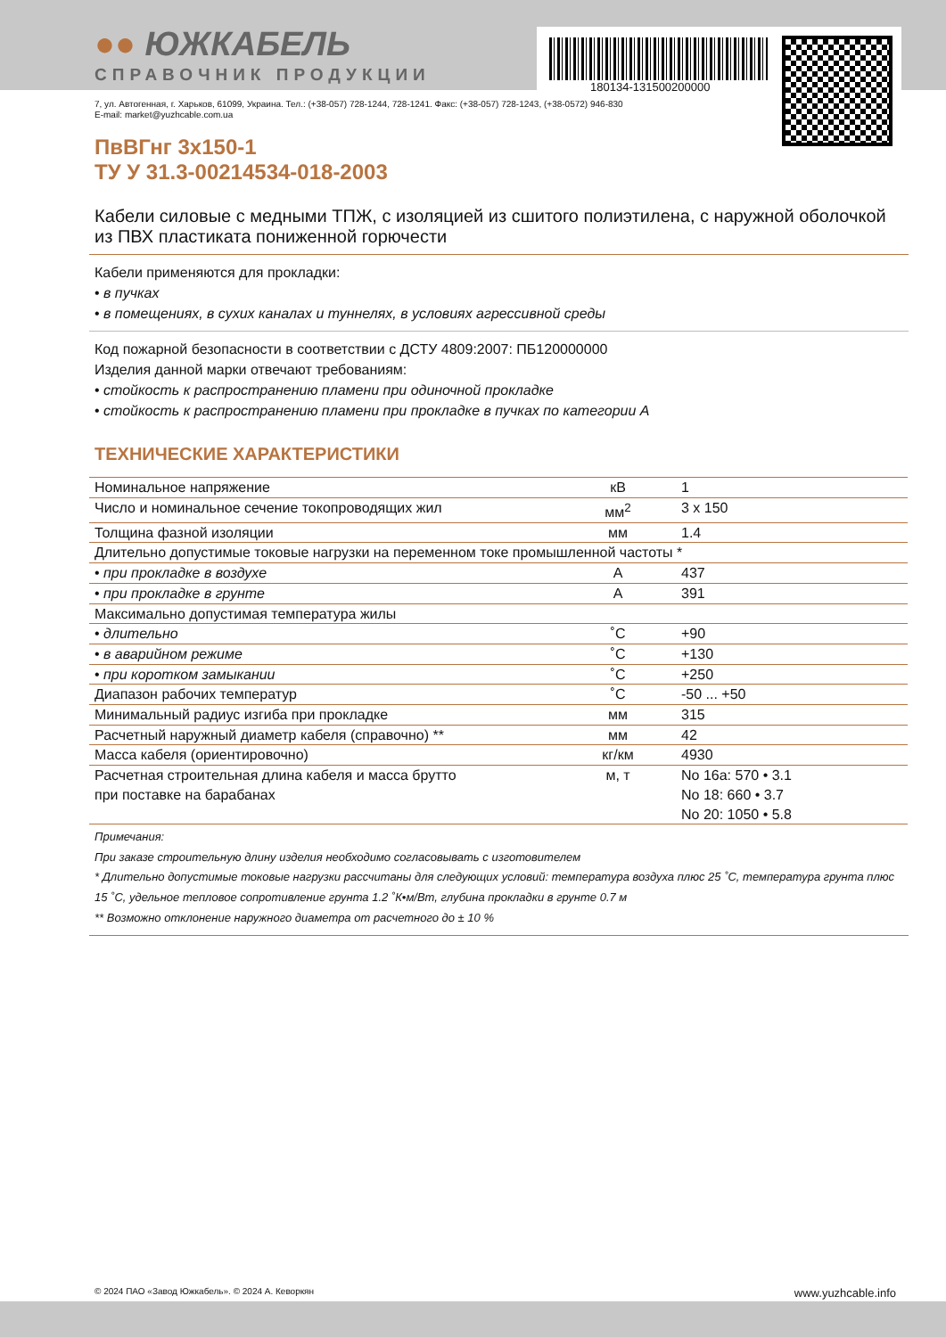180134-131500200000
●● ЮЖКАБЕЛЬ
СПРАВОЧНИК ПРОДУКЦИИ
7, ул. Автогенная, г. Харьков, 61099, Украина. Тел.: (+38-057) 728-1244, 728-1241. Факс: (+38-057) 728-1243, (+38-0572) 946-830
E-mail: market@yuzhcable.com.ua
ПвВГнг 3х150-1
ТУ У 31.3-00214534-018-2003
Кабели силовые с медными ТПЖ, с изоляцией из сшитого полиэтилена, с наружной оболочкой из ПВХ пластиката пониженной горючести
Кабели применяются для прокладки:
• в пучках
• в помещениях, в сухих каналах и туннелях, в условиях агрессивной среды
Код пожарной безопасности в соответствии с ДСТУ 4809:2007: ПБ120000000
Изделия данной марки отвечают требованиям:
• стойкость к распространению пламени при одиночной прокладке
• стойкость к распространению пламени при прокладке в пучках по категории А
ТЕХНИЧЕСКИЕ ХАРАКТЕРИСТИКИ
| Номинальное напряжение | кВ | 1 |
| Число и номинальное сечение токопроводящих жил | мм<sup>2</sup> | 3 x 150 |
| Толщина фазной изоляции | мм | 1.4 |
| Длительно допустимые токовые нагрузки на переменном токе промышленной частоты * | | |
| • при прокладке в воздухе | А | 437 |
| • при прокладке в грунте | А | 391 |
| Максимально допустимая температура жилы | | |
| • длительно | ˚С | +90 |
| • в аварийном режиме | ˚С | +130 |
| • при коротком замыкании | ˚С | +250 |
| Диапазон рабочих температур | ˚С | -50 ... +50 |
| Минимальный радиус изгиба при прокладке | мм | 315 |
| Расчетный наружный диаметр кабеля (справочно) ** | мм | 42 |
| Масса кабеля (ориентировочно) | кг/км | 4930 |
| Расчетная строительная длина кабеля и масса брутто при поставке на барабанах | м, т | No 16а: 570 • 3.1 No 18: 660 • 3.7 No 20: 1050 • 5.8 |
Примечания:
При заказе строительную длину изделия необходимо согласовывать с изготовителем
* Длительно допустимые токовые нагрузки рассчитаны для следующих условий: температура воздуха плюс 25 ˚С, температура грунта плюс 15 ˚С, удельное тепловое сопротивление грунта 1.2 ˚К•м/Вт, глубина прокладки в грунте 0.7 м
** Возможно отклонение наружного диаметра от расчетного до ± 10 %
© 2024 ПАО «Завод Южкабель». © 2024 А. Кеворкян www.yuzhcable.info